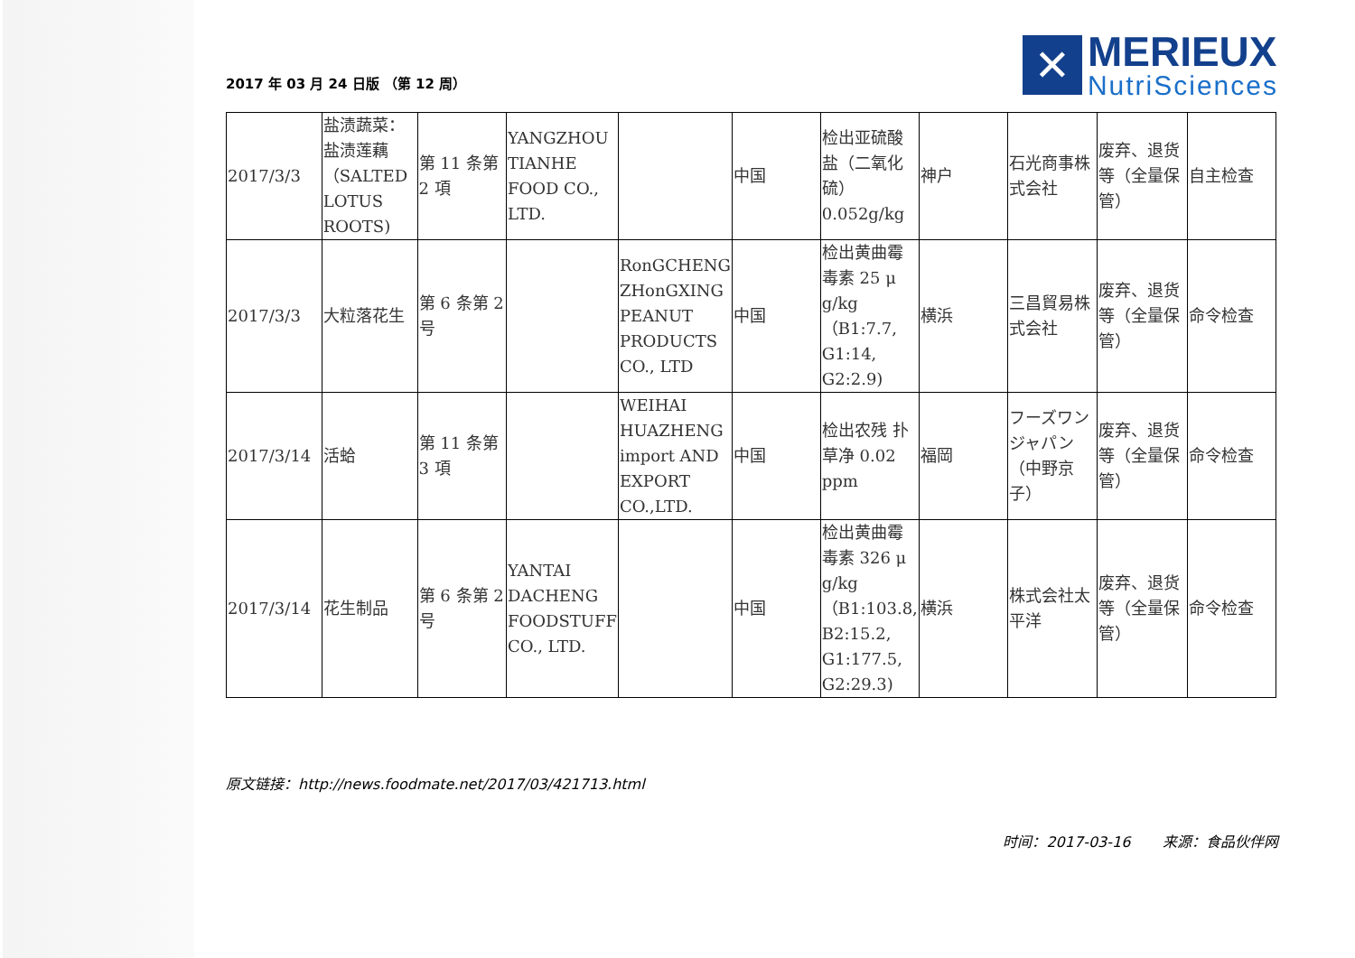2017 年 03 月 24 日版 （第 12 周）
✕
MERIEUX
NutriSciences
| 2017/3/3 | 盐渍蔬菜：盐渍莲藕（SALTED LOTUS ROOTS) | 第 11 条第 2 項 | YANGZHOU TIANHE FOOD CO., LTD. | | 中国 | 检出亚硫酸盐（二氧化硫）0.052g/kg | 神戸 | 石光商事株式会社 | 废弃、退货等（全量保管） | 自主检查 |
| 2017/3/3 | 大粒落花生 | 第 6 条第 2 号 | | RonGCHENG ZHonGXING PEANUT PRODUCTS CO., LTD | 中国 | 检出黄曲霉毒素 25 μ g/kg（B1:7.7, G1:14, G2:2.9) | 横浜 | 三昌貿易株式会社 | 废弃、退货等（全量保管） | 命令检查 |
| 2017/3/14 | 活蛤 | 第 11 条第 3 項 | | WEIHAI HUAZHENG import AND EXPORT CO.,LTD. | 中国 | 检出农残 扑草净 0.02 ppm | 福岡 | フーズワンジャパン（中野京子） | 废弃、退货等（全量保管） | 命令检查 |
| 2017/3/14 | 花生制品 | 第 6 条第 2 号 | YANTAI DACHENG FOODSTUFF CO., LTD. | | 中国 | 检出黄曲霉毒素 326 μ g/kg（B1:103.8, B2:15.2, G1:177.5, G2:29.3) | 横浜 | 株式会社太平洋 | 废弃、退货等（全量保管） | 命令检查 |
原文链接：http://news.foodmate.net/2017/03/421713.html
时间：2017-03-16 来源：食品伙伴网